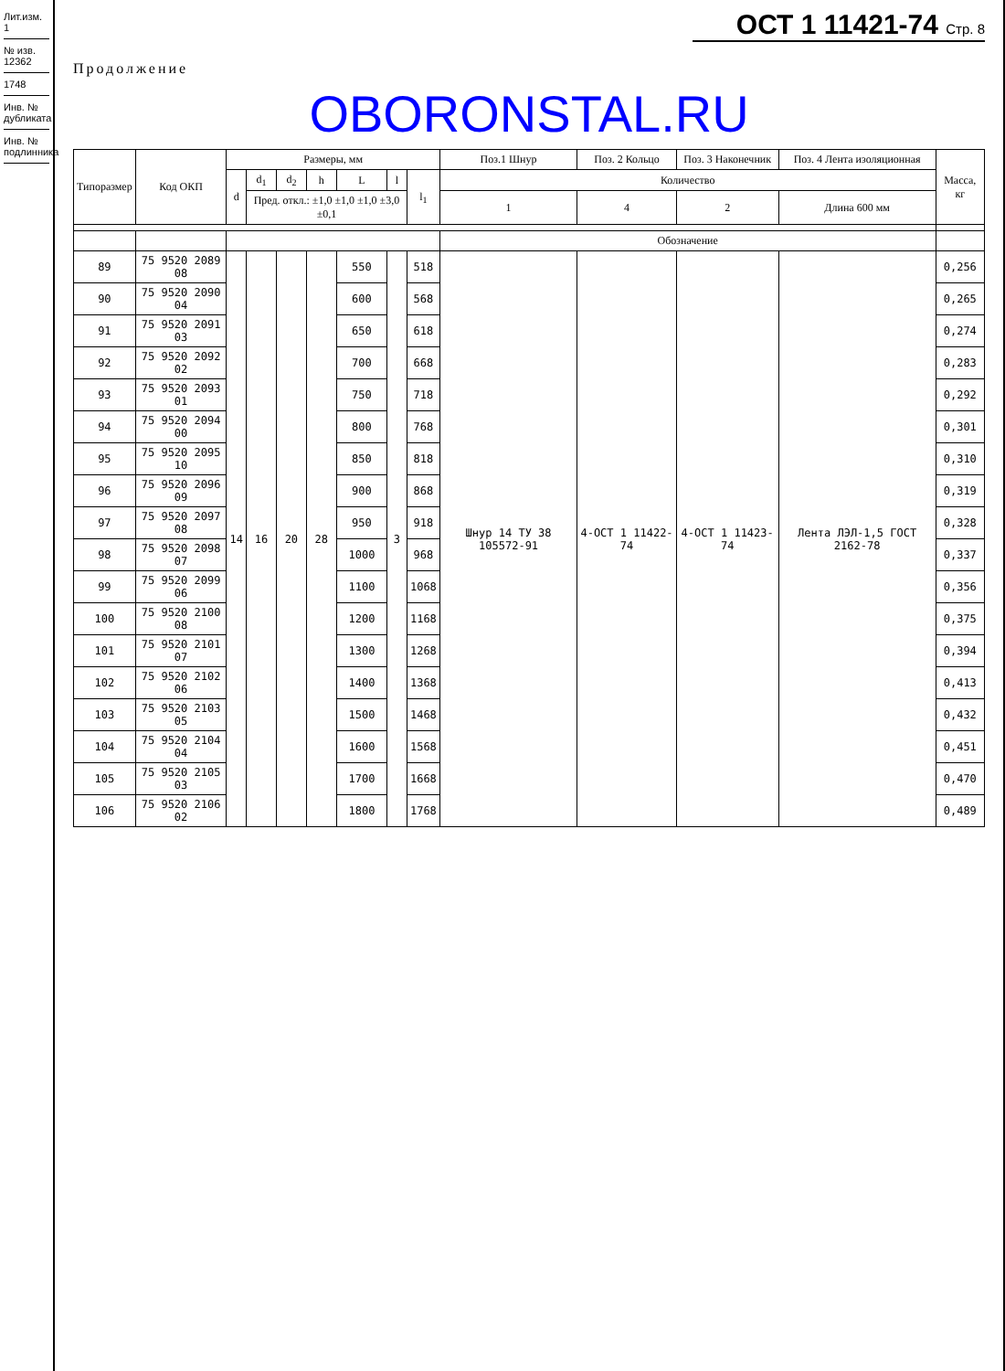Лит.изм. 1
№ изв. 12362
1748
Инв. № дубликата
Инв. № подлинника
ОСТ 1 11421-74 Стр. 8
Продолжение
OBORONSTAL.RU
| Типоразмер | Код ОКП | Размеры, мм | | | | | | | Поз.1 Шнур | Поз. 2 Кольцо | Поз. 3 Наконечник | Поз. 4 Лента изоляционная | Масса, кг |
| --- | --- | --- | --- | --- | --- | --- | --- | --- | --- | --- | --- | --- | --- |
| | | d | d<sub>1</sub> | d<sub>2</sub> | h | L | l | l<sub>1</sub> | Количество | | | | |
| | | | Пред. откл.: ±1,0 ±1,0 ±1,0 ±3,0 ±0,1 | | | | | | 1 | 4 | 2 | Длина 600 мм | |
| | | | | | | | | | Обозначение | | | | |
| 89 | 75 9520 2089 08 | 14 | 16 | 20 | 28 | 550 | 3 | 518 | Шнур 14 ТУ 38 105572-91 | 4-ОСТ 1 11422-74 | 4-ОСТ 1 11423-74 | Лента ЛЭЛ-1,5 ГОСТ 2162-78 | 0,256 |
| 90 | 75 9520 2090 04 | | | | | 600 | | 568 | | | | | 0,265 |
| 91 | 75 9520 2091 03 | | | | | 650 | | 618 | | | | | 0,274 |
| 92 | 75 9520 2092 02 | | | | | 700 | | 668 | | | | | 0,283 |
| 93 | 75 9520 2093 01 | | | | | 750 | | 718 | | | | | 0,292 |
| 94 | 75 9520 2094 00 | | | | | 800 | | 768 | | | | | 0,301 |
| 95 | 75 9520 2095 10 | | | | | 850 | | 818 | | | | | 0,310 |
| 96 | 75 9520 2096 09 | | | | | 900 | | 868 | | | | | 0,319 |
| 97 | 75 9520 2097 08 | | | | | 950 | | 918 | | | | | 0,328 |
| 98 | 75 9520 2098 07 | | | | | 1000 | | 968 | | | | | 0,337 |
| 99 | 75 9520 2099 06 | | | | | 1100 | | 1068 | | | | | 0,356 |
| 100 | 75 9520 2100 08 | | | | | 1200 | | 1168 | | | | | 0,375 |
| 101 | 75 9520 2101 07 | | | | | 1300 | | 1268 | | | | | 0,394 |
| 102 | 75 9520 2102 06 | | | | | 1400 | | 1368 | | | | | 0,413 |
| 103 | 75 9520 2103 05 | | | | | 1500 | | 1468 | | | | | 0,432 |
| 104 | 75 9520 2104 04 | | | | | 1600 | | 1568 | | | | | 0,451 |
| 105 | 75 9520 2105 03 | | | | | 1700 | | 1668 | | | | | 0,470 |
| 106 | 75 9520 2106 02 | | | | | 1800 | | 1768 | | | | | 0,489 |